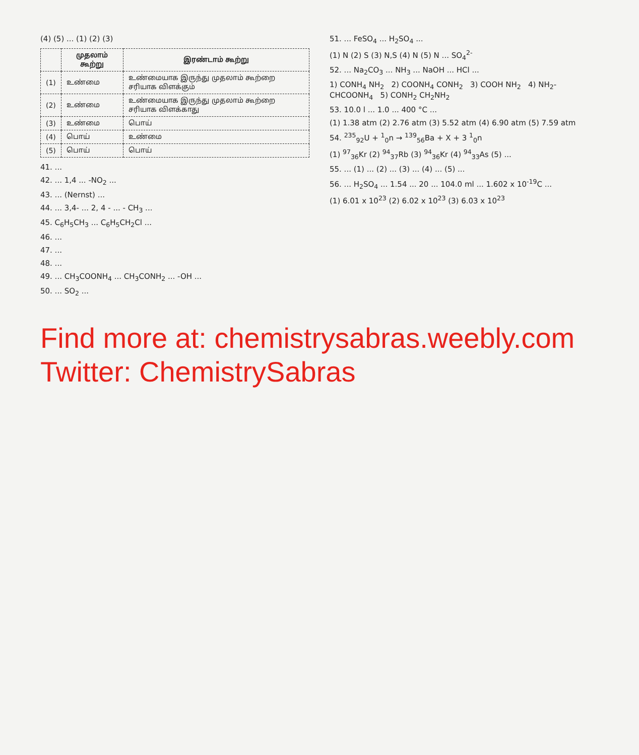(4) (5) ... (1) (2) (3)
| | முதலாம் கூற்று | இரண்டாம் கூற்று |
| --- | --- | --- |
| (1) | உண்மை | உண்மையாக இருந்து முதலாம் கூற்றை சரியாக விளக்கும் |
| (2) | உண்மை | உண்மையாக இருந்து முதலாம் கூற்றை சரியாக விளக்காது |
| (3) | உண்மை | பொய் |
| (4) | பொய் | உண்மை |
| (5) | பொய் | பொய் |
41. ...
42. ... 1,4 ... -NO<sub>2</sub> ...
43. ... (Nernst) ...
44. ... 3,4- ... 2, 4 - ... - CH<sub>3</sub> ...
45. C<sub>6</sub>H<sub>5</sub>CH<sub>3</sub> ... C<sub>6</sub>H<sub>5</sub>CH<sub>2</sub>Cl ...
46. ...
47. ...
48. ...
49. ... CH<sub>3</sub>COONH<sub>4</sub> ... CH<sub>3</sub>CONH<sub>2</sub> ... -OH ...
50. ... SO<sub>2</sub> ...
51. ... FeSO<sub>4</sub> ... H<sub>2</sub>SO<sub>4</sub> ...
(1) N (2) S (3) N,S (4) N (5) N ... SO<sub>4</sub><sup>2-</sup>
52. ... Na<sub>2</sub>CO<sub>3</sub> ... NH<sub>3</sub> ... NaOH ... HCl ...
1) CONH<sub>4</sub> NH<sub>2</sub> 2) COONH<sub>4</sub> CONH<sub>2</sub> 3) COOH NH<sub>2</sub> 4) NH<sub>2</sub>-CHCOONH<sub>4</sub> 5) CONH<sub>2</sub> CH<sub>2</sub>NH<sub>2</sub>
53. 10.0 l ... 1.0 ... 400 °C ...
(1) 1.38 atm (2) 2.76 atm (3) 5.52 atm (4) 6.90 atm (5) 7.59 atm
54. <sup>235</sup><sub>92</sub>U + <sup>1</sup><sub>0</sub>n → <sup>139</sup><sub>56</sub>Ba + X + 3 <sup>1</sup><sub>0</sub>n
(1) <sup>97</sup><sub>36</sub>Kr (2) <sup>94</sup><sub>37</sub>Rb (3) <sup>94</sup><sub>36</sub>Kr (4) <sup>94</sup><sub>33</sub>As (5) ...
55. ... (1) ... (2) ... (3) ... (4) ... (5) ...
56. ... H<sub>2</sub>SO<sub>4</sub> ... 1.54 ... 20 ... 104.0 ml ... 1.602 x 10<sup>-19</sup>C ...
(1) 6.01 x 10<sup>23</sup> (2) 6.02 x 10<sup>23</sup> (3) 6.03 x 10<sup>23</sup>
Find more at: chemistrysabras.weebly.com
Twitter: ChemistrySabras